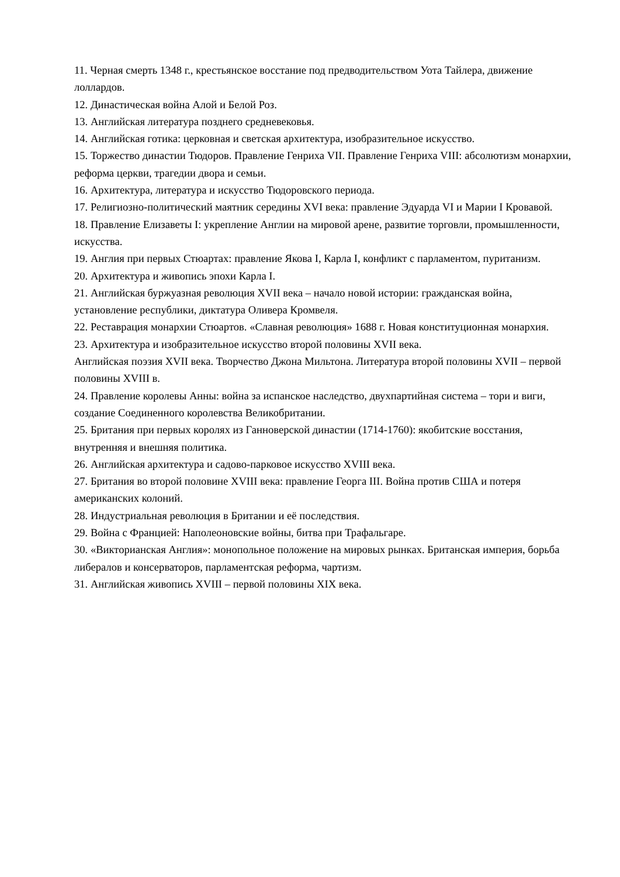11. Черная смерть 1348 г., крестьянское восстание под предводительством Уота Тайлера, движение лоллардов.
12. Династическая война Алой и Белой Роз.
13. Английская литература позднего средневековья.
14. Английская готика: церковная и светская архитектура, изобразительное искусство.
15. Торжество династии Тюдоров. Правление Генриха VII. Правление Генриха VIII: абсолютизм монархии, реформа церкви, трагедии двора и семьи.
16. Архитектура, литература и искусство Тюдоровского периода.
17. Религиозно-политический маятник середины XVI века: правление Эдуарда VI и Марии I Кровавой.
18. Правление Елизаветы I: укрепление Англии на мировой арене, развитие торговли, промышленности, искусства.
19. Англия при первых Стюартах: правление Якова I, Карла I, конфликт с парламентом, пуританизм.
20. Архитектура и живопись эпохи Карла I.
21. Английская буржуазная революция XVII века – начало новой истории: гражданская война, установление республики, диктатура Оливера Кромвеля.
22. Реставрация монархии Стюартов. «Славная революция» 1688 г. Новая конституционная монархия.
23. Архитектура и изобразительное искусство второй половины XVII века.
Английская поэзия XVII века. Творчество Джона Мильтона. Литература второй половины XVII – первой половины XVIII в.
24. Правление королевы Анны: война за испанское наследство, двухпартийная система – тори и виги, создание Соединенного королевства Великобритании.
25. Британия при первых королях из Ганноверской династии (1714-1760): якобитские восстания, внутренняя и внешняя политика.
26. Английская архитектура и садово-парковое искусство XVIII века.
27. Британия во второй половине XVIII века: правление Георга III. Война против США и потеря американских колоний.
28. Индустриальная революция в Британии и её последствия.
29. Война с Францией: Наполеоновские войны, битва при Трафальгаре.
30. «Викторианская Англия»: монопольное положение на мировых рынках. Британская империя, борьба либералов и консерваторов, парламентская реформа, чартизм.
31. Английская живопись XVIII – первой половины XIX века.